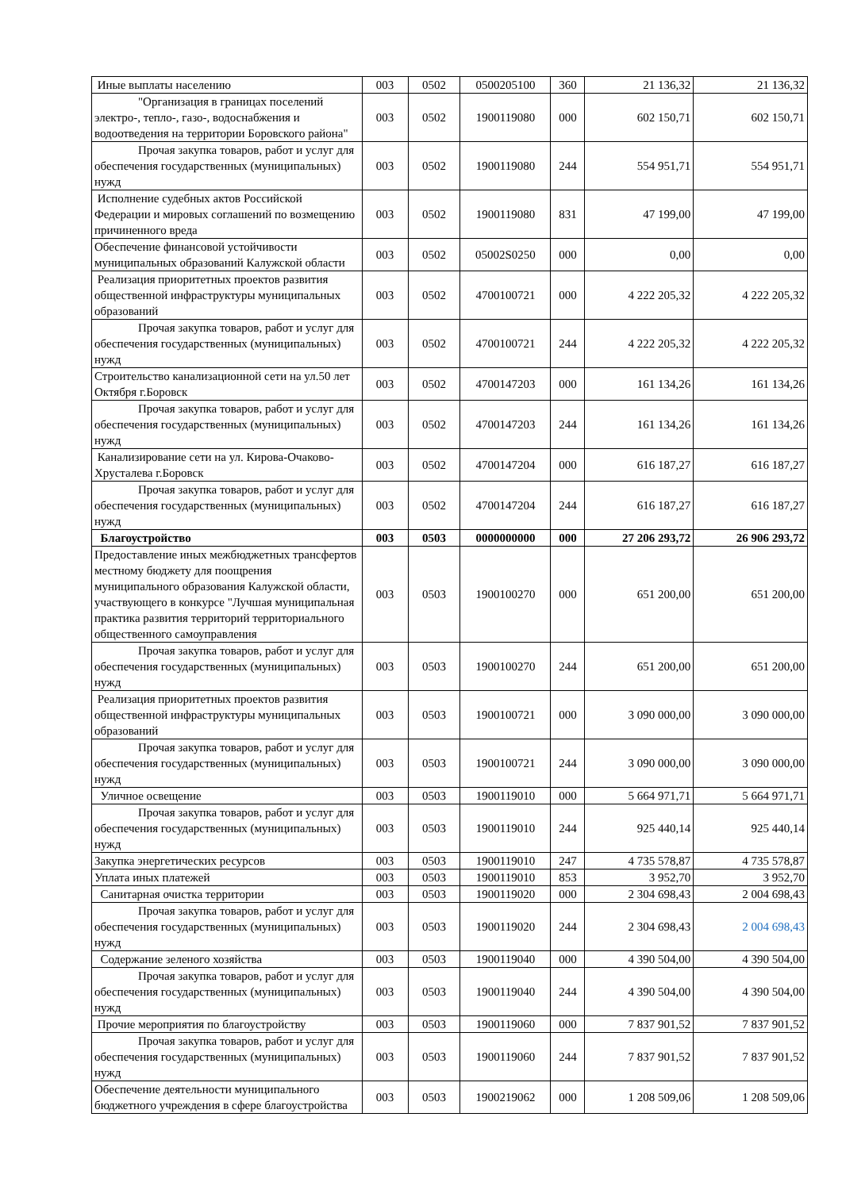| Иные выплаты населению | 003 | 0502 | 0500205100 | 360 | 21 136,32 | 21 136,32 |
| "Организация в границах поселений электро-, тепло-, газо-, водоснабжения и водоотведения на территории Боровского района" | 003 | 0502 | 1900119080 | 000 | 602 150,71 | 602 150,71 |
| Прочая закупка товаров, работ и услуг для обеспечения государственных (муниципальных) нужд | 003 | 0502 | 1900119080 | 244 | 554 951,71 | 554 951,71 |
| Исполнение судебных актов Российской Федерации и мировых соглашений по возмещению причиненного вреда | 003 | 0502 | 1900119080 | 831 | 47 199,00 | 47 199,00 |
| Обеспечение финансовой устойчивости муниципальных образований Калужской области | 003 | 0502 | 05002S0250 | 000 | 0,00 | 0,00 |
| Реализация приоритетных проектов развития общественной инфраструктуры муниципальных образований | 003 | 0502 | 4700100721 | 000 | 4 222 205,32 | 4 222 205,32 |
| Прочая закупка товаров, работ и услуг для обеспечения государственных (муниципальных) нужд | 003 | 0502 | 4700100721 | 244 | 4 222 205,32 | 4 222 205,32 |
| Строительство канализационной сети на ул.50 лет Октября г.Боровск | 003 | 0502 | 4700147203 | 000 | 161 134,26 | 161 134,26 |
| Прочая закупка товаров, работ и услуг для обеспечения государственных (муниципальных) нужд | 003 | 0502 | 4700147203 | 244 | 161 134,26 | 161 134,26 |
| Канализирование сети на ул. Кирова-Очаково-Хрусталева г.Боровск | 003 | 0502 | 4700147204 | 000 | 616 187,27 | 616 187,27 |
| Прочая закупка товаров, работ и услуг для обеспечения государственных (муниципальных) нужд | 003 | 0502 | 4700147204 | 244 | 616 187,27 | 616 187,27 |
| Благоустройство | 003 | 0503 | 0000000000 | 000 | 27 206 293,72 | 26 906 293,72 |
| Предоставление иных межбюджетных трансфертов местному бюджету для поощрения муниципального образования Калужской области, участвующего в конкурсе "Лучшая муниципальная практика развития территорий территориального общественного самоуправления | 003 | 0503 | 1900100270 | 000 | 651 200,00 | 651 200,00 |
| Прочая закупка товаров, работ и услуг для обеспечения государственных (муниципальных) нужд | 003 | 0503 | 1900100270 | 244 | 651 200,00 | 651 200,00 |
| Реализация приоритетных проектов развития общественной инфраструктуры муниципальных образований | 003 | 0503 | 1900100721 | 000 | 3 090 000,00 | 3 090 000,00 |
| Прочая закупка товаров, работ и услуг для обеспечения государственных (муниципальных) нужд | 003 | 0503 | 1900100721 | 244 | 3 090 000,00 | 3 090 000,00 |
| Уличное освещение | 003 | 0503 | 1900119010 | 000 | 5 664 971,71 | 5 664 971,71 |
| Прочая закупка товаров, работ и услуг для обеспечения государственных (муниципальных) нужд | 003 | 0503 | 1900119010 | 244 | 925 440,14 | 925 440,14 |
| Закупка энергетических ресурсов | 003 | 0503 | 1900119010 | 247 | 4 735 578,87 | 4 735 578,87 |
| Уплата иных платежей | 003 | 0503 | 1900119010 | 853 | 3 952,70 | 3 952,70 |
| Санитарная очистка территории | 003 | 0503 | 1900119020 | 000 | 2 304 698,43 | 2 004 698,43 |
| Прочая закупка товаров, работ и услуг для обеспечения государственных (муниципальных) нужд | 003 | 0503 | 1900119020 | 244 | 2 304 698,43 | 2 004 698,43 |
| Содержание зеленого хозяйства | 003 | 0503 | 1900119040 | 000 | 4 390 504,00 | 4 390 504,00 |
| Прочая закупка товаров, работ и услуг для обеспечения государственных (муниципальных) нужд | 003 | 0503 | 1900119040 | 244 | 4 390 504,00 | 4 390 504,00 |
| Прочие мероприятия по благоустройству | 003 | 0503 | 1900119060 | 000 | 7 837 901,52 | 7 837 901,52 |
| Прочая закупка товаров, работ и услуг для обеспечения государственных (муниципальных) нужд | 003 | 0503 | 1900119060 | 244 | 7 837 901,52 | 7 837 901,52 |
| Обеспечение деятельности муниципального бюджетного учреждения в сфере благоустройства | 003 | 0503 | 1900219062 | 000 | 1 208 509,06 | 1 208 509,06 |